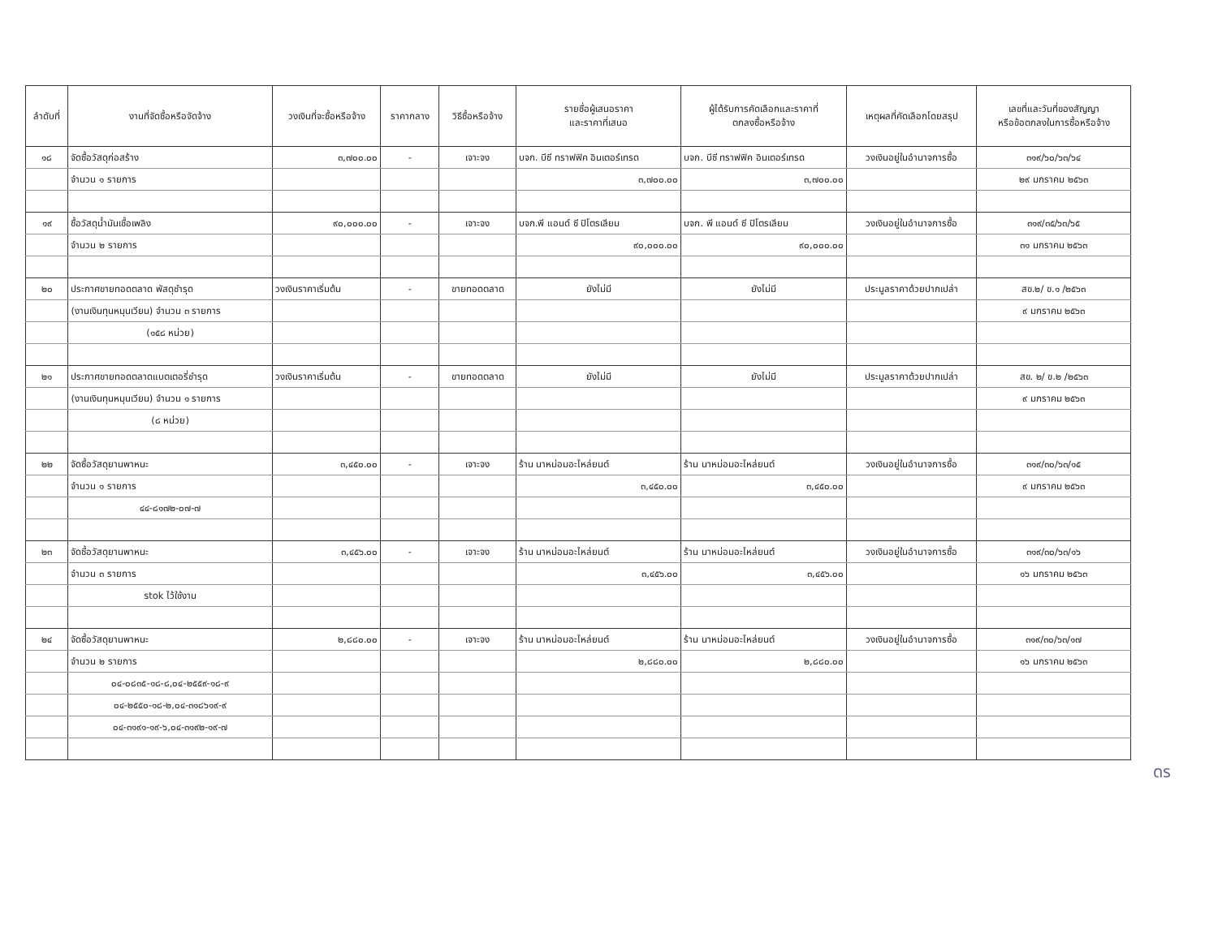| ลำดับที่ | งานที่จัดซื้อหรือจัดจ้าง | วงเงินที่จะซื้อหรือจ้าง | ราคากลาง | วิธีซื้อหรือจ้าง | รายชื่อผู้เสนอราคา และราคาที่เสนอ | ผู้ได้รับการคัดเลือกและราคาที่ ตกลงซื้อหรือจ้าง | เหตุผลที่คัดเลือกโดยสรุป | เลขที่และวันที่ของสัญญา หรือข้อตกลงในการซื้อหรือจ้าง |
| --- | --- | --- | --- | --- | --- | --- | --- | --- |
| ๑๘ | จัดซื้อวัสดุก่อสร้าง | ๓,๗๐๐.๐๐ | - | เจาะจง | บจก. บีซี ทราฟฟิค อินเตอร์เทรด | บจก. บีซี ทราฟฟิค อินเตอร์เทรด | วงเงินอยู่ในอำนาจการซื้อ | ๓๑๙/๖๐/๖๓/๖๔ |
| | จำนวน ๑ รายการ | | | | ๓,๗๐๐.๐๐ | ๓,๗๐๐.๐๐ | | ๒๙ มกราคม ๒๕๖๓ |
| ๑๙ | ซื้อวัสดุน้ำมันเชื้อเพลิง | ๙๐,๐๐๐.๐๐ | - | เจาะจง | บจก.พี แอนด์ ซี ปิโตรเลียม | บจก. พี แอนด์ ซี ปิโตรเลียม | วงเงินอยู่ในอำนาจการซื้อ | ๓๑๙/๓๕/๖๓/๖๕ |
| | จำนวน ๒ รายการ | | | | ๙๐,๐๐๐.๐๐ | ๙๐,๐๐๐.๐๐ | | ๓๑ มกราคม ๒๕๖๓ |
| ๒๐ | ประกาศขายทอดตลาด พัสดุชำรุด | วงเงินราคาเริ่มต้น | - | ขายทอดตลาด | ยังไม่มี | ยังไม่มี | ประมูลราคาด้วยปากเปล่า | สข.๒/ ข.๑ /๒๕๖๓ |
| | (งานเงินทุนหมุนเวียน) จำนวน ๓ รายการ | | | | | | | ๙ มกราคม ๒๕๖๓ |
| | (๑๕๘ หน่วย) | | | | | | | |
| ๒๑ | ประกาศขายทอดตลาดแบตเตอรี่ชำรุด | วงเงินราคาเริ่มต้น | - | ขายทอดตลาด | ยังไม่มี | ยังไม่มี | ประมูลราคาด้วยปากเปล่า | สข. ๒/ ข.๒ /๒๕๖๓ |
| | (งานเงินทุนหมุนเวียน) จำนวน ๑ รายการ | | | | | | | ๙ มกราคม ๒๕๖๓ |
| | (๘ หน่วย) | | | | | | | |
| ๒๒ | จัดซื้อวัสดุยานพาหนะ | ๓,๔๕๐.๐๐ | - | เจาะจง | ร้าน นาหม่อมอะไหล่ยนต์ | ร้าน นาหม่อมอะไหล่ยนต์ | วงเงินอยู่ในอำนาจการซื้อ | ๓๑๙/๓๐/๖๓/๑๕ |
| | จำนวน ๑ รายการ | | | | ๓,๔๕๐.๐๐ | ๓,๔๕๐.๐๐ | | ๙ มกราคม ๒๕๖๓ |
| | ๔๔-๘๑๗๒-๐๗-๗ | | | | | | | |
| ๒๓ | จัดซื้อวัสดุยานพาหนะ | ๓,๔๕๖.๐๐ | - | เจาะจง | ร้าน นาหม่อมอะไหล่ยนต์ | ร้าน นาหม่อมอะไหล่ยนต์ | วงเงินอยู่ในอำนาจการซื้อ | ๓๑๙/๓๐/๖๓/๑๖ |
| | จำนวน ๓ รายการ | | | | ๓,๔๕๖.๐๐ | ๓,๔๕๖.๐๐ | | ๑๖ มกราคม ๒๕๖๓ |
| | stok ไว้ใช้งาน | | | | | | | |
| ๒๔ | จัดซื้อวัสดุยานพาหนะ | ๒,๘๘๐.๐๐ | - | เจาะจง | ร้าน นาหม่อมอะไหล่ยนต์ | ร้าน นาหม่อมอะไหล่ยนต์ | วงเงินอยู่ในอำนาจการซื้อ | ๓๑๙/๓๐/๖๓/๑๗ |
| | จำนวน ๒ รายการ | | | | ๒,๘๘๐.๐๐ | ๒,๘๘๐.๐๐ | | ๑๖ มกราคม ๒๕๖๓ |
| | ๐๔-๐๘๓๕-๑๘-๘,๐๔-๒๕๕๙-๑๘-๙ | | | | | | | |
| | ๐๔-๒๕๕๐-๑๘-๒,๐๔-๓๑๘๖๑๙-๙ | | | | | | | |
| | ๐๔-๓๑๙๑-๑๙-๖,๐๔-๓๑๙๒-๑๙-๗ | | | | | | | |
ดร